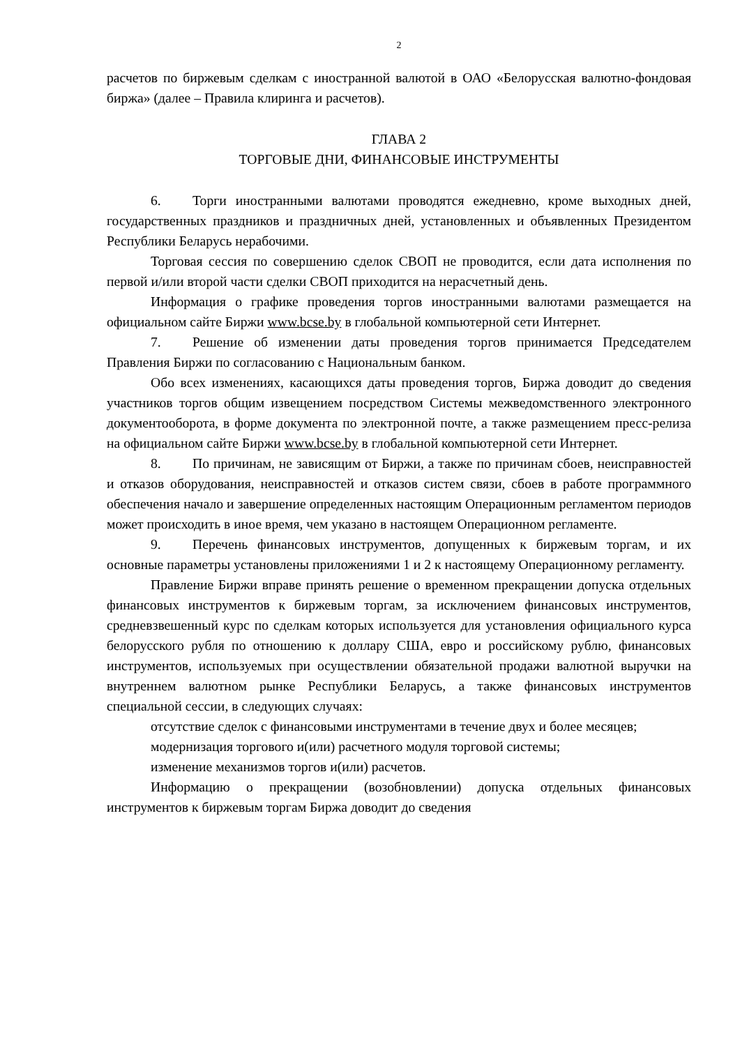2
расчетов по биржевым сделкам с иностранной валютой в ОАО «Белорусская валютно-фондовая биржа» (далее – Правила клиринга и расчетов).
ГЛАВА 2
ТОРГОВЫЕ ДНИ, ФИНАНСОВЫЕ ИНСТРУМЕНТЫ
6. Торги иностранными валютами проводятся ежедневно, кроме выходных дней, государственных праздников и праздничных дней, установленных и объявленных Президентом Республики Беларусь нерабочими.
Торговая сессия по совершению сделок СВОП не проводится, если дата исполнения по первой и/или второй части сделки СВОП приходится на нерасчетный день.
Информация о графике проведения торгов иностранными валютами размещается на официальном сайте Биржи www.bcse.by в глобальной компьютерной сети Интернет.
7. Решение об изменении даты проведения торгов принимается Председателем Правления Биржи по согласованию с Национальным банком.
Обо всех изменениях, касающихся даты проведения торгов, Биржа доводит до сведения участников торгов общим извещением посредством Системы межведомственного электронного документооборота, в форме документа по электронной почте, а также размещением пресс-релиза на официальном сайте Биржи www.bcse.by в глобальной компьютерной сети Интернет.
8. По причинам, не зависящим от Биржи, а также по причинам сбоев, неисправностей и отказов оборудования, неисправностей и отказов систем связи, сбоев в работе программного обеспечения начало и завершение определенных настоящим Операционным регламентом периодов может происходить в иное время, чем указано в настоящем Операционном регламенте.
9. Перечень финансовых инструментов, допущенных к биржевым торгам, и их основные параметры установлены приложениями 1 и 2 к настоящему Операционному регламенту.
Правление Биржи вправе принять решение о временном прекращении допуска отдельных финансовых инструментов к биржевым торгам, за исключением финансовых инструментов, средневзвешенный курс по сделкам которых используется для установления официального курса белорусского рубля по отношению к доллару США, евро и российскому рублю, финансовых инструментов, используемых при осуществлении обязательной продажи валютной выручки на внутреннем валютном рынке Республики Беларусь, а также финансовых инструментов специальной сессии, в следующих случаях:
отсутствие сделок с финансовыми инструментами в течение двух и более месяцев;
модернизация торгового и(или) расчетного модуля торговой системы;
изменение механизмов торгов и(или) расчетов.
Информацию о прекращении (возобновлении) допуска отдельных финансовых инструментов к биржевым торгам Биржа доводит до сведения